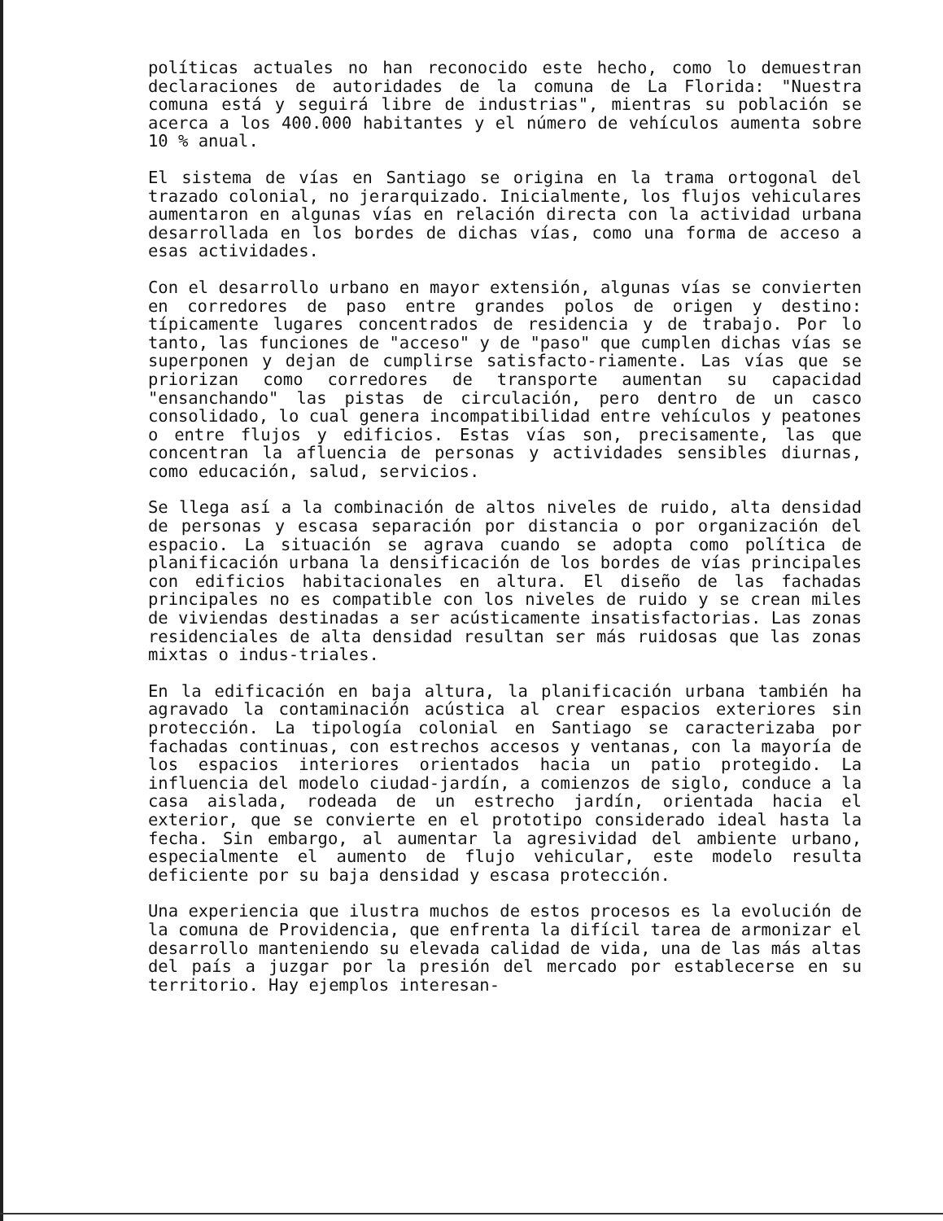políticas actuales no han reconocido este hecho, como lo demuestran declaraciones de autoridades de la comuna de La Florida: "Nuestra comuna está y seguirá libre de industrias", mientras su población se acerca a los 400.000 habitantes y el número de vehículos aumenta sobre 10 % anual.
El sistema de vías en Santiago se origina en la trama ortogonal del trazado colonial, no jerarquizado. Inicialmente, los flujos vehiculares aumentaron en algunas vías en relación directa con la actividad urbana desarrollada en los bordes de dichas vías, como una forma de acceso a esas actividades.
Con el desarrollo urbano en mayor extensión, algunas vías se convierten en corredores de paso entre grandes polos de origen y destino: típicamente lugares concentrados de residencia y de trabajo. Por lo tanto, las funciones de "acceso" y de "paso" que cumplen dichas vías se superponen y dejan de cumplirse satisfacto-riamente. Las vías que se priorizan como corredores de transporte aumentan su capacidad "ensanchando" las pistas de circulación, pero dentro de un casco consolidado, lo cual genera incompatibilidad entre vehículos y peatones o entre flujos y edificios. Estas vías son, precisamente, las que concentran la afluencia de personas y actividades sensibles diurnas, como educación, salud, servicios.
Se llega así a la combinación de altos niveles de ruido, alta densidad de personas y escasa separación por distancia o por organización del espacio. La situación se agrava cuando se adopta como política de planificación urbana la densificación de los bordes de vías principales con edificios habitacionales en altura. El diseño de las fachadas principales no es compatible con los niveles de ruido y se crean miles de viviendas destinadas a ser acústicamente insatisfactorias. Las zonas residenciales de alta densidad resultan ser más ruidosas que las zonas mixtas o indus-triales.
En la edificación en baja altura, la planificación urbana también ha agravado la contaminación acústica al crear espacios exteriores sin protección. La tipología colonial en Santiago se caracterizaba por fachadas continuas, con estrechos accesos y ventanas, con la mayoría de los espacios interiores orientados hacia un patio protegido. La influencia del modelo ciudad-jardín, a comienzos de siglo, conduce a la casa aislada, rodeada de un estrecho jardín, orientada hacia el exterior, que se convierte en el prototipo considerado ideal hasta la fecha. Sin embargo, al aumentar la agresividad del ambiente urbano, especialmente el aumento de flujo vehicular, este modelo resulta deficiente por su baja densidad y escasa protección.
Una experiencia que ilustra muchos de estos procesos es la evolución de la comuna de Providencia, que enfrenta la difícil tarea de armonizar el desarrollo manteniendo su elevada calidad de vida, una de las más altas del país a juzgar por la presión del mercado por establecerse en su territorio. Hay ejemplos interesan-